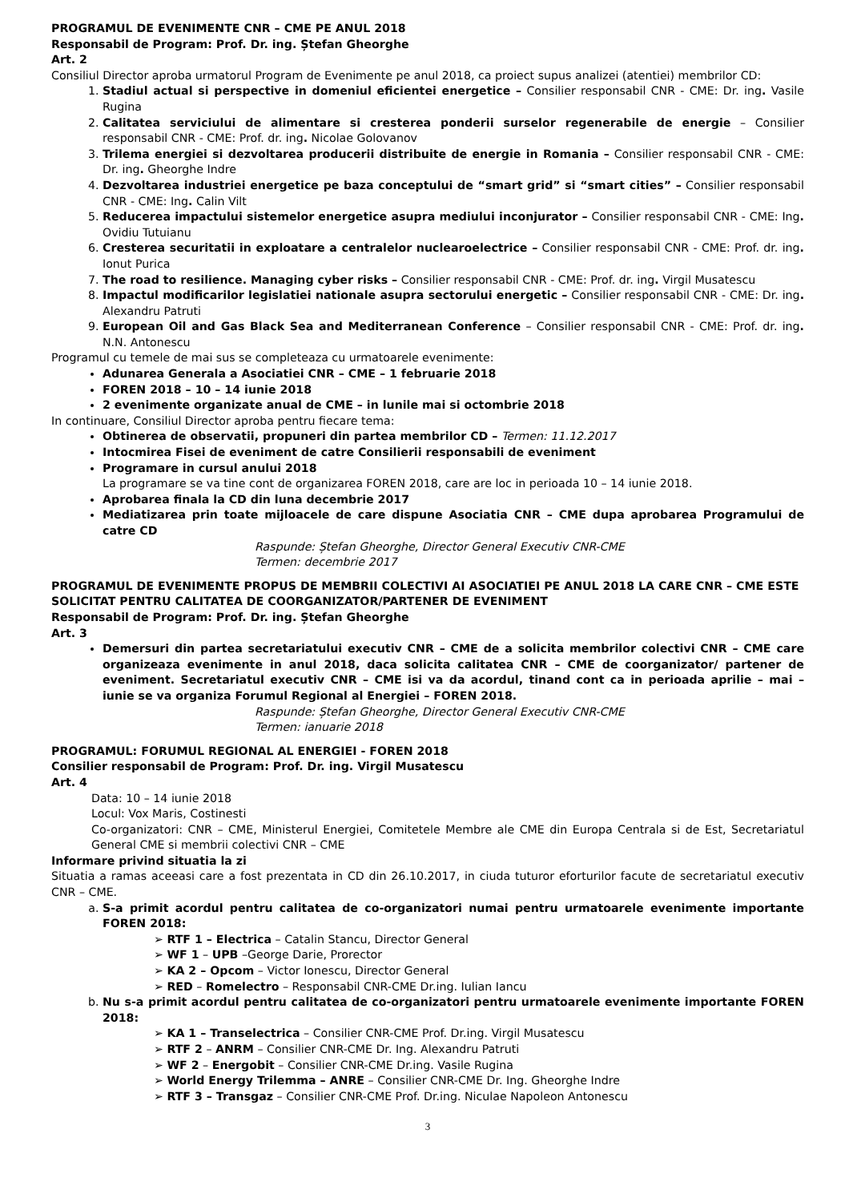PROGRAMUL DE EVENIMENTE CNR – CME PE ANUL 2018
Responsabil de Program: Prof. Dr. ing. Ștefan Gheorghe
Art. 2
Consiliul Director aproba urmatorul Program de Evenimente pe anul 2018, ca proiect supus analizei (atentiei) membrilor CD:
Stadiul actual si perspective in domeniul eficientei energetice – Consilier responsabil CNR - CME: Dr. ing. Vasile Rugina
Calitatea serviciului de alimentare si cresterea ponderii surselor regenerabile de energie – Consilier responsabil CNR - CME: Prof. dr. ing. Nicolae Golovanov
Trilema energiei si dezvoltarea producerii distribuite de energie in Romania – Consilier responsabil CNR - CME: Dr. ing. Gheorghe Indre
Dezvoltarea industriei energetice pe baza conceptului de “smart grid” si “smart cities” – Consilier responsabil CNR - CME: Ing. Calin Vilt
Reducerea impactului sistemelor energetice asupra mediului inconjurator – Consilier responsabil CNR - CME: Ing. Ovidiu Tutuianu
Cresterea securitatii in exploatare a centralelor nuclearoelectrice – Consilier responsabil CNR - CME: Prof. dr. ing. Ionut Purica
The road to resilience. Managing cyber risks – Consilier responsabil CNR - CME: Prof. dr. ing. Virgil Musatescu
Impactul modificarilor legislatiei nationale asupra sectorului energetic – Consilier responsabil CNR - CME: Dr. ing. Alexandru Patruti
European Oil and Gas Black Sea and Mediterranean Conference – Consilier responsabil CNR - CME: Prof. dr. ing. N.N. Antonescu
Programul cu temele de mai sus se completeaza cu urmatoarele evenimente:
Adunarea Generala a Asociatiei CNR – CME – 1 februarie 2018
FOREN 2018 – 10 – 14 iunie 2018
2 evenimente organizate anual de CME – in lunile mai si octombrie 2018
In continuare, Consiliul Director aproba pentru fiecare tema:
Obtinerea de observatii, propuneri din partea membrilor CD – Termen: 11.12.2017
Intocmirea Fisei de eveniment de catre Consilierii responsabili de eveniment
Programare in cursul anului 2018
La programare se va tine cont de organizarea FOREN 2018, care are loc in perioada 10 – 14 iunie 2018.
Aprobarea finala la CD din luna decembrie 2017
Mediatizarea prin toate mijloacele de care dispune Asociatia CNR – CME dupa aprobarea Programului de catre CD
Raspunde: Ștefan Gheorghe, Director General Executiv CNR-CME
Termen: decembrie 2017
PROGRAMUL DE EVENIMENTE PROPUS DE MEMBRII COLECTIVI AI ASOCIATIEI PE ANUL 2018 LA CARE CNR – CME ESTE SOLICITAT PENTRU CALITATEA DE COORGANIZATOR/PARTENER DE EVENIMENT
Responsabil de Program: Prof. Dr. ing. Ștefan Gheorghe
Art. 3
Demersuri din partea secretariatului executiv CNR – CME de a solicita membrilor colectivi CNR – CME care organizeaza evenimente in anul 2018, daca solicita calitatea CNR – CME de coorganizator/ partener de eveniment. Secretariatul executiv CNR – CME isi va da acordul, tinand cont ca in perioada aprilie – mai – iunie se va organiza Forumul Regional al Energiei – FOREN 2018.
Raspunde: Ștefan Gheorghe, Director General Executiv CNR-CME
Termen: ianuarie 2018
PROGRAMUL: FORUMUL REGIONAL AL ENERGIEI - FOREN 2018
Consilier responsabil de Program: Prof. Dr. ing. Virgil Musatescu
Art. 4
Data: 10 – 14 iunie 2018
Locul: Vox Maris, Costinesti
Co-organizatori: CNR – CME, Ministerul Energiei, Comitetele Membre ale CME din Europa Centrala si de Est, Secretariatul General CME si membrii colectivi CNR – CME
Informare privind situatia la zi
Situatia a ramas aceeasi care a fost prezentata in CD din 26.10.2017, in ciuda tuturor eforturilor facute de secretariatul executiv CNR – CME.
S-a primit acordul pentru calitatea de co-organizatori numai pentru urmatoarele evenimente importante FOREN 2018:
➢ RTF 1 – Electrica – Catalin Stancu, Director General
➢ WF 1 – UPB –George Darie, Prorector
➢ KA 2 – Opcom – Victor Ionescu, Director General
➢ RED – Romelectro – Responsabil CNR-CME Dr.ing. Iulian Iancu
Nu s-a primit acordul pentru calitatea de co-organizatori pentru urmatoarele evenimente importante FOREN 2018:
➢ KA 1 – Transelectrica – Consilier CNR-CME Prof. Dr.ing. Virgil Musatescu
➢ RTF 2 – ANRM – Consilier CNR-CME Dr. Ing. Alexandru Patruti
➢ WF 2 – Energobit – Consilier CNR-CME Dr.ing. Vasile Rugina
➢ World Energy Trilemma – ANRE – Consilier CNR-CME Dr. Ing. Gheorghe Indre
➢ RTF 3 – Transgaz – Consilier CNR-CME Prof. Dr.ing. Niculae Napoleon Antonescu
3